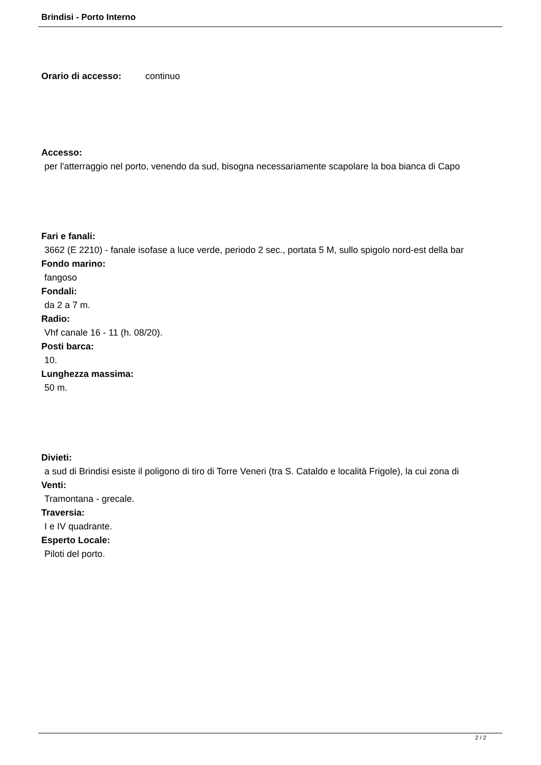Brindisi - Porto Interno
Orario di accesso: continuo
Accesso:
per l'atterraggio nel porto, venendo da sud, bisogna necessariamente scapolare la boa bianca di Capo
Fari e fanali:
3662 (E 2210) - fanale isofase a luce verde, periodo 2 sec., portata 5 M, sullo spigolo nord-est della bar
Fondo marino:
fangoso
Fondali:
da 2 a 7 m.
Radio:
Vhf canale 16 - 11 (h. 08/20).
Posti barca:
10.
Lunghezza massima:
50 m.
Divieti:
a sud di Brindisi esiste il poligono di tiro di Torre Veneri (tra S. Cataldo e località Frigole), la cui zona di
Venti:
Tramontana - grecale.
Traversia:
I e IV quadrante.
Esperto Locale:
Piloti del porto.
2 / 2